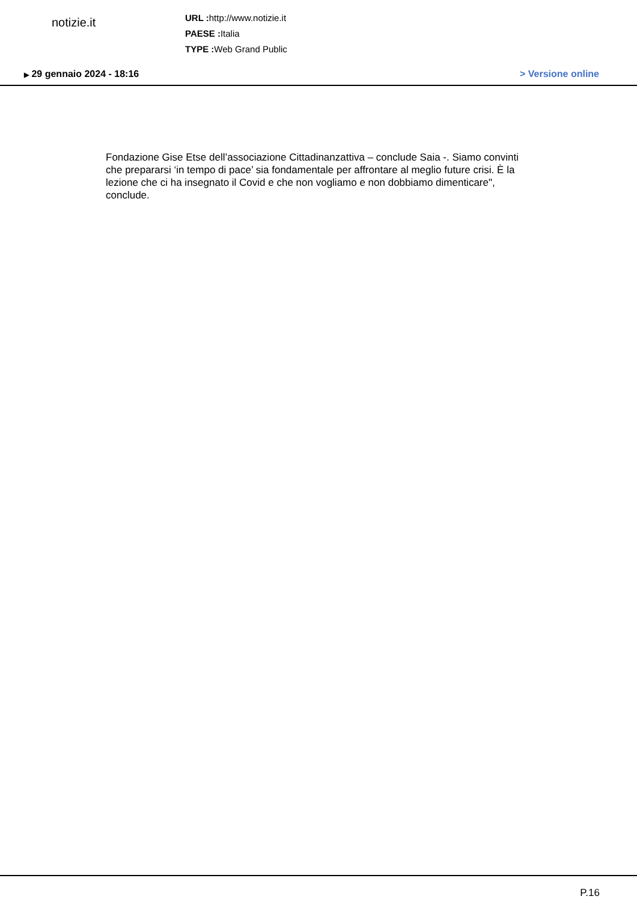notizie.it
URL : http://www.notizie.it
PAESE : Italia
TYPE : Web Grand Public
▶ 29 gennaio 2024 - 18:16 > Versione online
Fondazione Gise Etse dell’associazione Cittadinanzattiva – conclude Saia -. Siamo convinti che prepararsi ‘in tempo di pace’ sia fondamentale per affrontare al meglio future crisi. È la lezione che ci ha insegnato il Covid e che non vogliamo e non dobbiamo dimenticare", conclude.
P.16